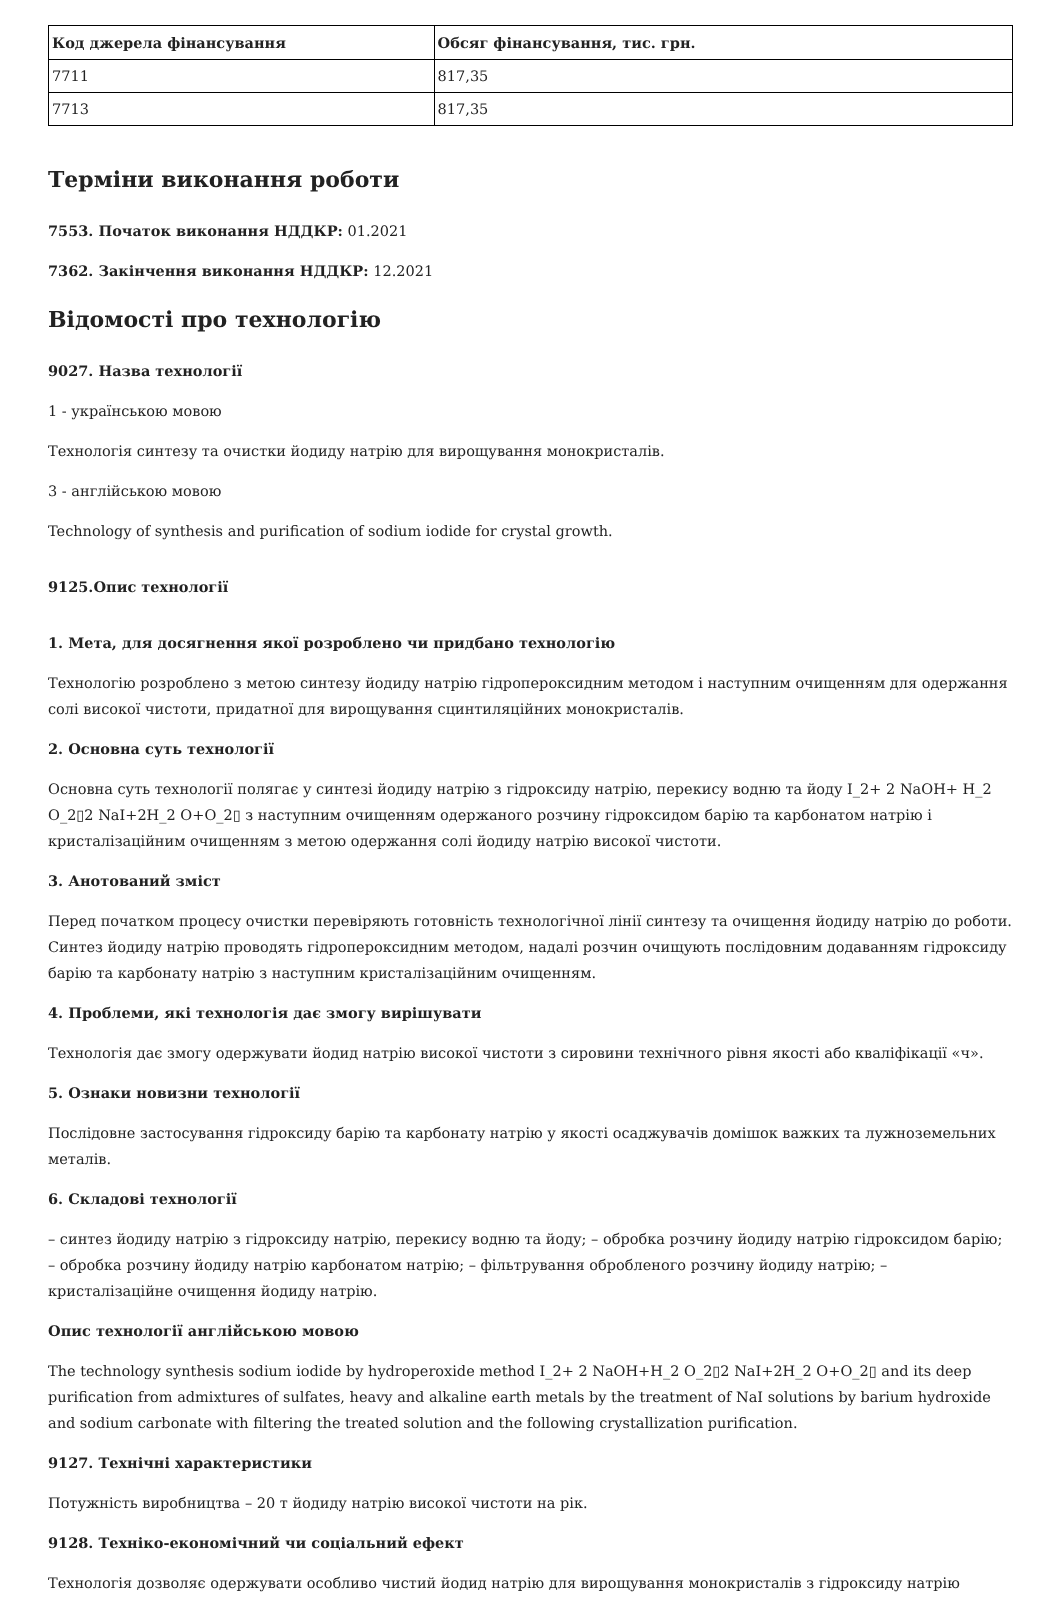| Код джерела фінансування | Обсяг фінансування, тис. грн. |
| --- | --- |
| 7711 | 817,35 |
| 7713 | 817,35 |
Терміни виконання роботи
7553. Початок виконання НДДКР: 01.2021
7362. Закінчення виконання НДДКР: 12.2021
Відомості про технологію
9027. Назва технології
1 - українською мовою
Технологія синтезу та очистки йодиду натрію для вирощування монокристалів.
3 - англійською мовою
Technology of synthesis and purification of sodium iodide for crystal growth.
9125.Опис технології
1. Мета, для досягнення якої розроблено чи придбано технологію
Технологію розроблено з метою синтезу йодиду натрію гідропероксидним методом і наступним очищенням для одержання солі високої чистоти, придатної для вирощування сцинтиляційних монокристалів.
2. Основна суть технології
Основна суть технології полягає у синтезі йодиду натрію з гідроксиду натрію, перекису водню та йоду I_2+ 2 NaOH+ H_2 O_2▯2 NaI+2H_2 O+O_2▯ з наступним очищенням одержаного розчину гідроксидом барію та карбонатом натрію і кристалізаційним очищенням з метою одержання солі йодиду натрію високої чистоти.
3. Анотований зміст
Перед початком процесу очистки перевіряють готовність технологічної лінії синтезу та очищення йодиду натрію до роботи. Синтез йодиду натрію проводять гідропероксидним методом, надалі розчин очищують послідовним додаванням гідроксиду барію та карбонату натрію з наступним кристалізаційним очищенням.
4. Проблеми, які технологія дає змогу вирішувати
Технологія дає змогу одержувати йодид натрію високої чистоти з сировини технічного рівня якості або кваліфікації «ч».
5. Ознаки новизни технології
Послідовне застосування гідроксиду барію та карбонату натрію у якості осаджувачів домішок важких та лужноземельних металів.
6. Складові технології
– синтез йодиду натрію з гідроксиду натрію, перекису водню та йоду; – обробка розчину йодиду натрію гідроксидом барію; – обробка розчину йодиду натрію карбонатом натрію; – фільтрування обробленого розчину йодиду натрію; – кристалізаційне очищення йодиду натрію.
Опис технології англійською мовою
The technology synthesis sodium iodide by hydroperoxide method I_2+ 2 NaOH+H_2 O_2▯2 NaI+2H_2 O+O_2▯ and its deep purification from admixtures of sulfates, heavy and alkaline earth metals by the treatment of NaI solutions by barium hydroxide and sodium carbonate with filtering the treated solution and the following crystallization purification.
9127. Технічні характеристики
Потужність виробництва – 20 т йодиду натрію високої чистоти на рік.
9128. Техніко-економічний чи соціальний ефект
Технологія дозволяє одержувати особливо чистий йодид натрію для вирощування монокристалів з гідроксиду натрію